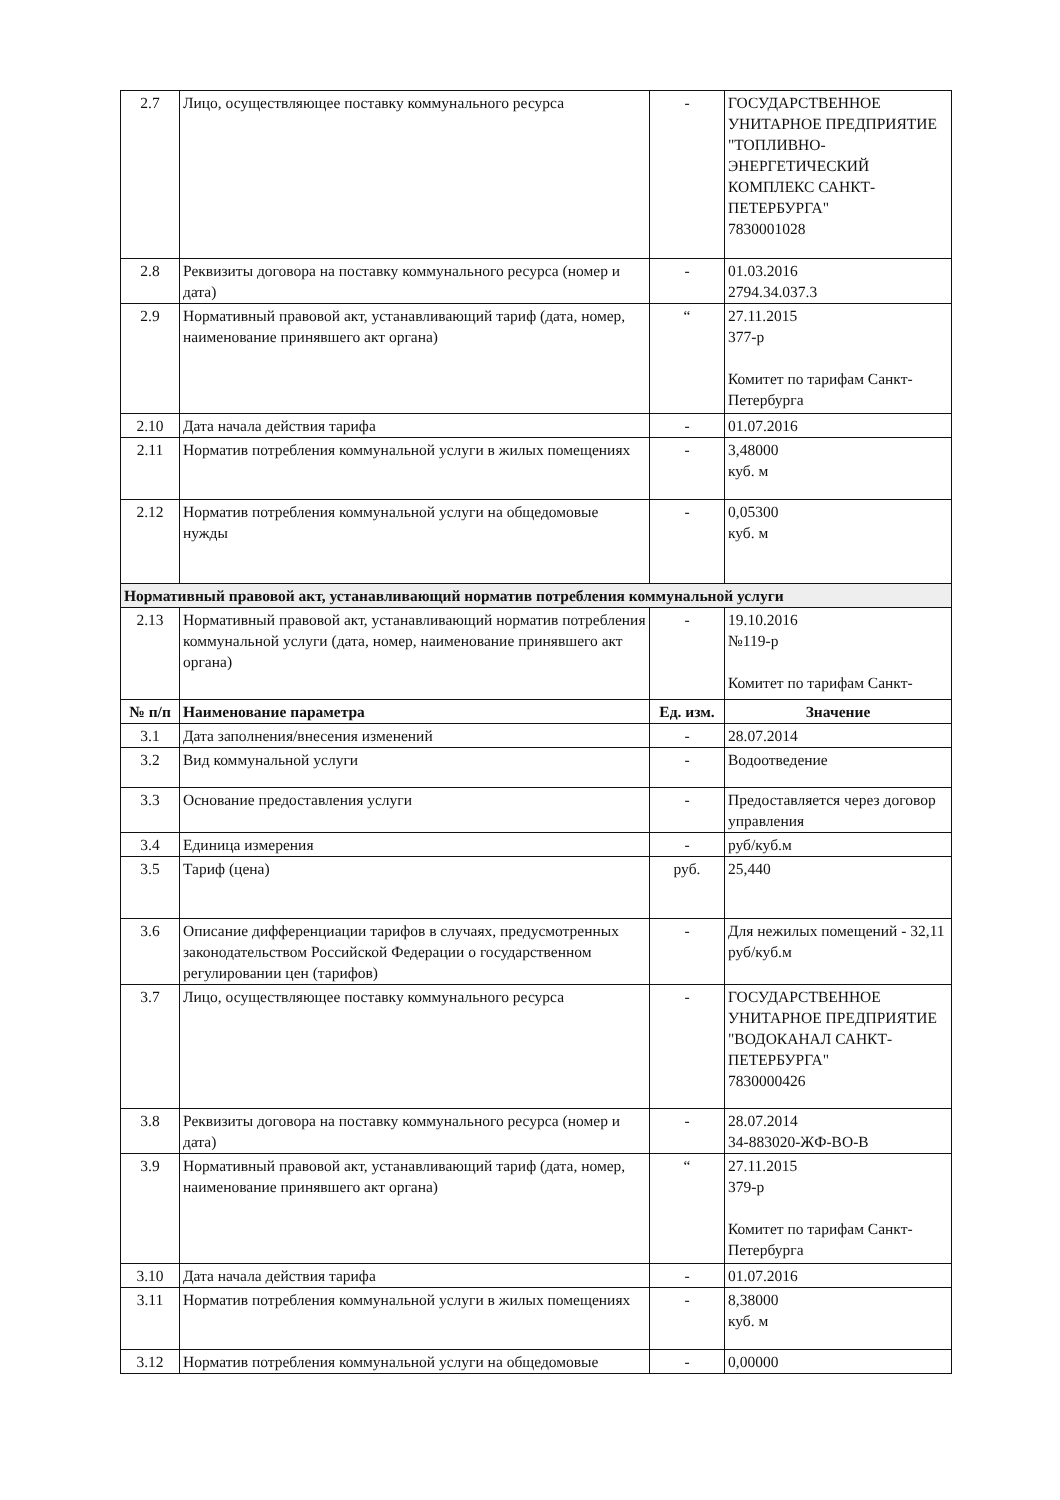| 2.7 | Лицо, осуществляющее поставку коммунального ресурса | - | ГОСУДАРСТВЕННОЕ УНИТАРНОЕ ПРЕДПРИЯТИЕ "ТОПЛИВНО-ЭНЕРГЕТИЧЕСКИЙ КОМПЛЕКС САНКТ-ПЕТЕРБУРГА" 7830001028 |
| 2.8 | Реквизиты договора на поставку коммунального ресурса (номер и дата) | - | 01.03.2016 2794.34.037.3 |
| 2.9 | Нормативный правовой акт, устанавливающий тариф (дата, номер, наименование принявшего акт органа) | “ | 27.11.2015 377-р Комитет по тарифам Санкт-Петербурга |
| 2.10 | Дата начала действия тарифа | - | 01.07.2016 |
| 2.11 | Норматив потребления коммунальной услуги в жилых помещениях | - | 3,48000 куб. м |
| 2.12 | Норматив потребления коммунальной услуги на общедомовые нужды | - | 0,05300 куб. м |
| Нормативный правовой акт, устанавливающий норматив потребления коммунальной услуги | | | |
| 2.13 | Нормативный правовой акт, устанавливающий норматив потребления коммунальной услуги (дата, номер, наименование принявшего акт органа) | - | 19.10.2016 №119-р Комитет по тарифам Санкт- |
| № п/п | Наименование параметра | Ед. изм. | Значение |
| 3.1 | Дата заполнения/внесения изменений | - | 28.07.2014 |
| 3.2 | Вид коммунальной услуги | - | Водоотведение |
| 3.3 | Основание предоставления услуги | - | Предоставляется через договор управления |
| 3.4 | Единица измерения | - | руб/куб.м |
| 3.5 | Тариф (цена) | руб. | 25,440 |
| 3.6 | Описание дифференциации тарифов в случаях, предусмотренных законодательством Российской Федерации о государственном регулировании цен (тарифов) | - | Для нежилых помещений - 32,11 руб/куб.м |
| 3.7 | Лицо, осуществляющее поставку коммунального ресурса | - | ГОСУДАРСТВЕННОЕ УНИТАРНОЕ ПРЕДПРИЯТИЕ "ВОДОКАНАЛ САНКТ-ПЕТЕРБУРГА" 7830000426 |
| 3.8 | Реквизиты договора на поставку коммунального ресурса (номер и дата) | - | 28.07.2014 34-883020-ЖФ-ВО-В |
| 3.9 | Нормативный правовой акт, устанавливающий тариф (дата, номер, наименование принявшего акт органа) | “ | 27.11.2015 379-р Комитет по тарифам Санкт-Петербурга |
| 3.10 | Дата начала действия тарифа | - | 01.07.2016 |
| 3.11 | Норматив потребления коммунальной услуги в жилых помещениях | - | 8,38000 куб. м |
| 3.12 | Норматив потребления коммунальной услуги на общедомовые | - | 0,00000 |